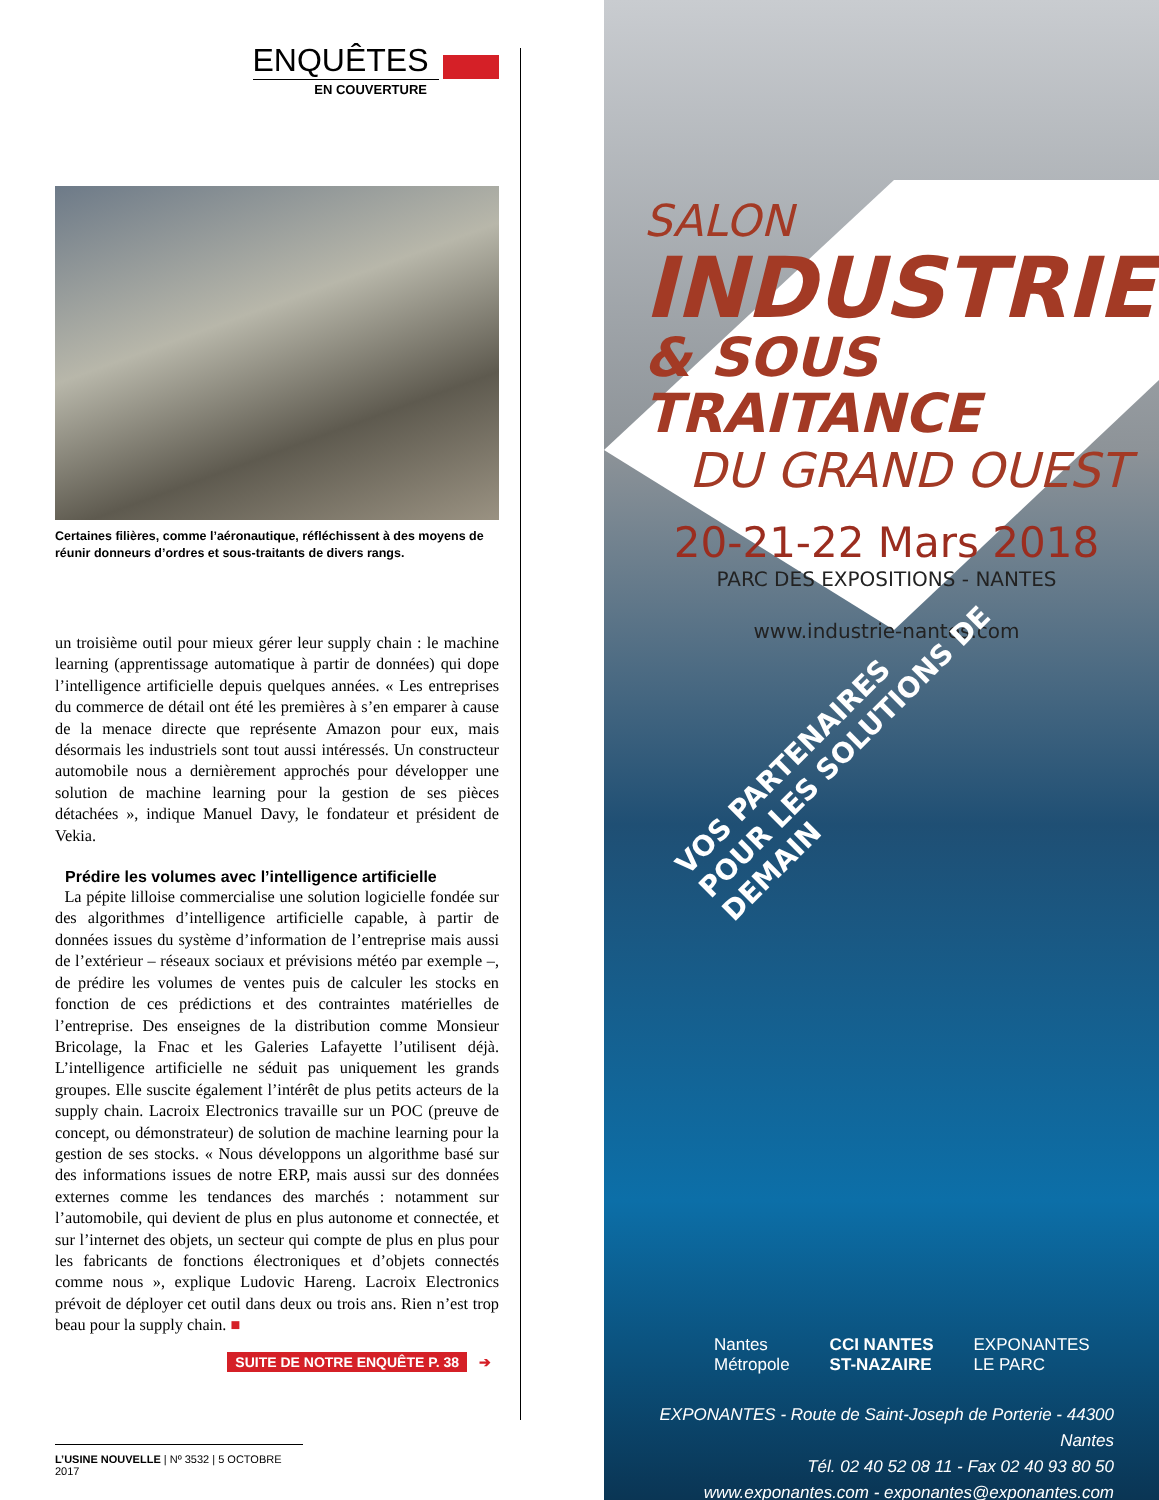ENQUÊTES
EN COUVERTURE
Certaines filières, comme l’aéronautique, réfléchissent à des moyens de réunir donneurs d’ordres et sous-traitants de divers rangs.
un troisième outil pour mieux gérer leur supply chain : le machine learning (apprentissage automatique à partir de données) qui dope l’intelligence artificielle depuis quelques années. « Les entreprises du commerce de détail ont été les premières à s’en emparer à cause de la menace directe que représente Amazon pour eux, mais désormais les industriels sont tout aussi intéressés. Un constructeur automobile nous a dernièrement approchés pour développer une solution de machine learning pour la gestion de ses pièces détachées », indique Manuel Davy, le fondateur et président de Vekia.
Prédire les volumes avec l’intelligence artificielle
La pépite lilloise commercialise une solution logicielle fondée sur des algorithmes d’intelligence artificielle capable, à partir de données issues du système d’information de l’entreprise mais aussi de l’extérieur – réseaux sociaux et prévisions météo par exemple –, de prédire les volumes de ventes puis de calculer les stocks en fonction de ces prédictions et des contraintes matérielles de l’entreprise. Des enseignes de la distribution comme Monsieur Bricolage, la Fnac et les Galeries Lafayette l’utilisent déjà. L’intelligence artificielle ne séduit pas uniquement les grands groupes. Elle suscite également l’intérêt de plus petits acteurs de la supply chain. Lacroix Electronics travaille sur un POC (preuve de concept, ou démonstrateur) de solution de machine learning pour la gestion de ses stocks. « Nous développons un algorithme basé sur des informations issues de notre ERP, mais aussi sur des données externes comme les tendances des marchés : notamment sur l’automobile, qui devient de plus en plus autonome et connectée, et sur l’internet des objets, un secteur qui compte de plus en plus pour les fabricants de fonctions électroniques et d’objets connectés comme nous », explique Ludovic Hareng. Lacroix Electronics prévoit de déployer cet outil dans deux ou trois ans. Rien n’est trop beau pour la supply chain. ■
SUITE DE NOTRE ENQUÊTE P. 38 ➔
L’USINE NOUVELLE | Nº 3532 | 5 OCTOBRE 2017
SALON
INDUSTRIE
& SOUS TRAITANCE
DU GRAND OUEST
20-21-22 Mars 2018
PARC DES EXPOSITIONS - NANTES
www.industrie-nantes.com
VOS PARTENAIRES
POUR LES SOLUTIONS DE DEMAIN
Nantes
Métropole CCI NANTES
ST-NAZAIRE EXPONANTES
LE PARC
EXPONANTES - Route de Saint-Joseph de Porterie - 44300 Nantes
Tél. 02 40 52 08 11 - Fax 02 40 93 80 50
www.exponantes.com - exponantes@exponantes.com